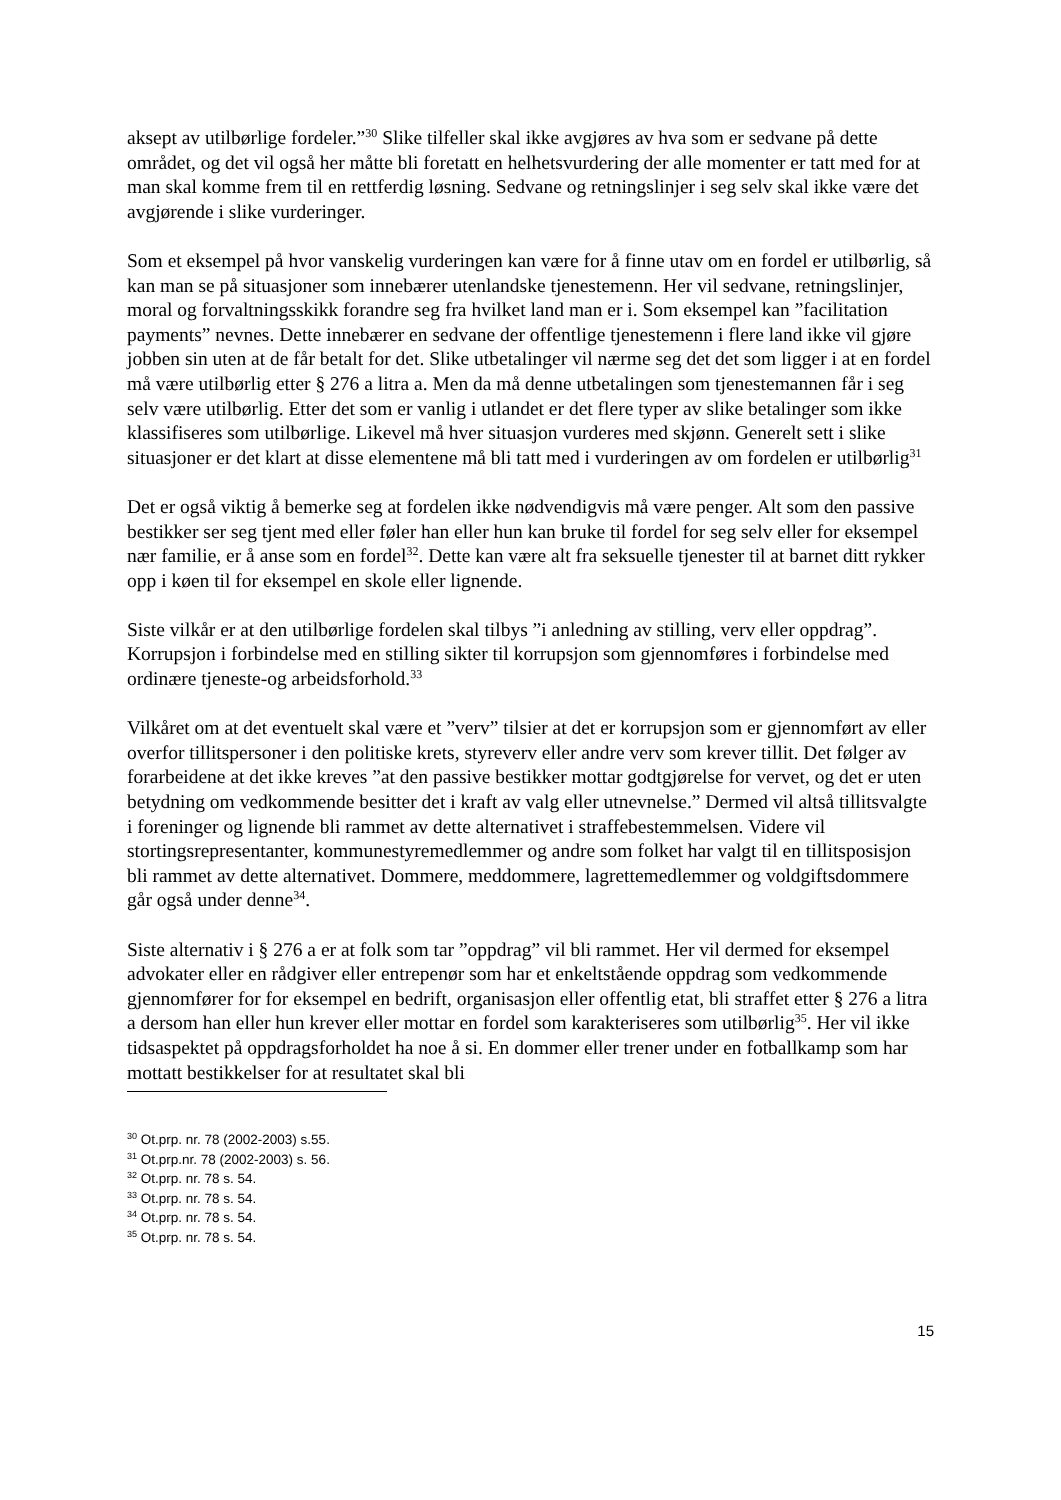aksept av utilbørlige fordeler.”<sup>30</sup> Slike tilfeller skal ikke avgjøres av hva som er sedvane på dette området, og det vil også her måtte bli foretatt en helhetsvurdering der alle momenter er tatt med for at man skal komme frem til en rettferdig løsning. Sedvane og retningslinjer i seg selv skal ikke være det avgjørende i slike vurderinger.
Som et eksempel på hvor vanskelig vurderingen kan være for å finne utav om en fordel er utilbørlig, så kan man se på situasjoner som innebærer utenlandske tjenestemenn. Her vil sedvane, retningslinjer, moral og forvaltningsskikk forandre seg fra hvilket land man er i. Som eksempel kan ”facilitation payments” nevnes. Dette innebærer en sedvane der offentlige tjenestemenn i flere land ikke vil gjøre jobben sin uten at de får betalt for det. Slike utbetalinger vil nærme seg det det som ligger i at en fordel må være utilbørlig etter § 276 a litra a. Men da må denne utbetalingen som tjenestemannen får i seg selv være utilbørlig. Etter det som er vanlig i utlandet er det flere typer av slike betalinger som ikke klassifiseres som utilbørlige. Likevel må hver situasjon vurderes med skjønn. Generelt sett i slike situasjoner er det klart at disse elementene må bli tatt med i vurderingen av om fordelen er utilbørlig<sup>31</sup>
Det er også viktig å bemerke seg at fordelen ikke nødvendigvis må være penger. Alt som den passive bestikker ser seg tjent med eller føler han eller hun kan bruke til fordel for seg selv eller for eksempel nær familie, er å anse som en fordel<sup>32</sup>. Dette kan være alt fra seksuelle tjenester til at barnet ditt rykker opp i køen til for eksempel en skole eller lignende.
Siste vilkår er at den utilbørlige fordelen skal tilbys ”i anledning av stilling, verv eller oppdrag”. Korrupsjon i forbindelse med en stilling sikter til korrupsjon som gjennomføres i forbindelse med ordinære tjeneste-og arbeidsforhold.<sup>33</sup>
Vilkåret om at det eventuelt skal være et ”verv” tilsier at det er korrupsjon som er gjennomført av eller overfor tillitspersoner i den politiske krets, styreverv eller andre verv som krever tillit. Det følger av forarbeidene at det ikke kreves ”at den passive bestikker mottar godtgjørelse for vervet, og det er uten betydning om vedkommende besitter det i kraft av valg eller utnevnelse.” Dermed vil altså tillitsvalgte i foreninger og lignende bli rammet av dette alternativet i straffebestemmelsen. Videre vil stortingsrepresentanter, kommunestyremedlemmer og andre som folket har valgt til en tillitsposisjon bli rammet av dette alternativet. Dommere, meddommere, lagrettemedlemmer og voldgiftsdommere går også under denne<sup>34</sup>.
Siste alternativ i § 276 a er at folk som tar ”oppdrag” vil bli rammet. Her vil dermed for eksempel advokater eller en rådgiver eller entrepenør som har et enkeltstående oppdrag som vedkommende gjennomfører for for eksempel en bedrift, organisasjon eller offentlig etat, bli straffet etter § 276 a litra a dersom han eller hun krever eller mottar en fordel som karakteriseres som utilbørlig<sup>35</sup>. Her vil ikke tidsaspektet på oppdragsforholdet ha noe å si. En dommer eller trener under en fotballkamp som har mottatt bestikkelser for at resultatet skal bli
<sup>30</sup> Ot.prp. nr. 78 (2002-2003) s.55.
<sup>31</sup> Ot.prp.nr. 78 (2002-2003) s. 56.
<sup>32</sup> Ot.prp. nr. 78 s. 54.
<sup>33</sup> Ot.prp. nr. 78 s. 54.
<sup>34</sup> Ot.prp. nr. 78 s. 54.
<sup>35</sup> Ot.prp. nr. 78 s. 54.
15